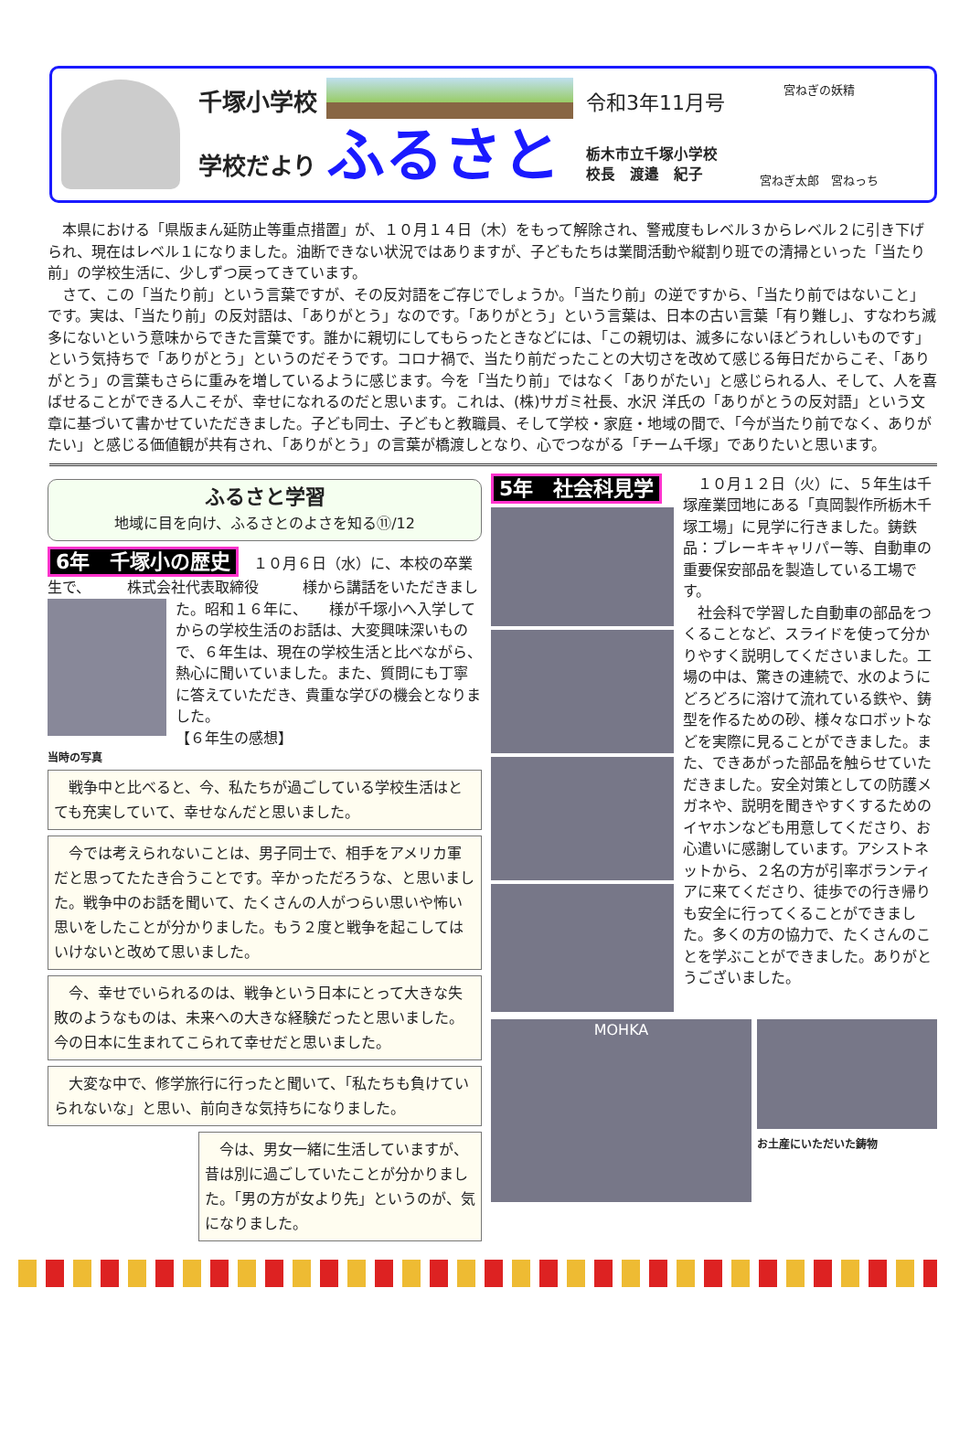千塚小学校
学校だより
ふるさと
令和3年11月号
栃木市立千塚小学校
校長　渡邉　紀子
宮ねぎの妖精
宮ねぎ太郎　宮ねっち
　本県における「県版まん延防止等重点措置」が、１０月１４日（木）をもって解除され、警戒度もレベル３からレベル２に引き下げられ、現在はレベル１になりました。油断できない状況ではありますが、子どもたちは業間活動や縦割り班での清掃といった「当たり前」の学校生活に、少しずつ戻ってきています。
　さて、この「当たり前」という言葉ですが、その反対語をご存じでしょうか。「当たり前」の逆ですから、「当たり前ではないこと」です。実は、「当たり前」の反対語は、「ありがとう」なのです。「ありがとう」という言葉は、日本の古い言葉「有り難し」、すなわち滅多にないという意味からできた言葉です。誰かに親切にしてもらったときなどには、「この親切は、滅多にないほどうれしいものです」という気持ちで「ありがとう」というのだそうです。コロナ禍で、当たり前だったことの大切さを改めて感じる毎日だからこそ、「ありがとう」の言葉もさらに重みを増しているように感じます。今を「当たり前」ではなく「ありがたい」と感じられる人、そして、人を喜ばせることができる人こそが、幸せになれるのだと思います。これは、(株)サガミ社長、水沢 洋氏の「ありがとうの反対語」という文章に基づいて書かせていただきました。子ども同士、子どもと教職員、そして学校・家庭・地域の間で、「今が当たり前でなく、ありがたい」と感じる価値観が共有され、「ありがとう」の言葉が橋渡しとなり、心でつながる「チーム千塚」でありたいと思います。
ふるさと学習
地域に目を向け、ふるさとのよさを知る⑪/12
6年　千塚小の歴史　１０月６日（水）に、本校の卒業生で、　　　株式会社代表取締役　　　様から講話をいただきました。
昭和１６年に、　　様が千塚小へ入学してからの学校生活のお話は、大変興味深いもので、６年生は、現在の学校生活と比べながら、熱心に聞いていました。また、質問にも丁寧に答えていただき、貴重な学びの機会となりました。
【６年生の感想】
当時の写真
　戦争中と比べると、今、私たちが過ごしている学校生活はとても充実していて、幸せなんだと思いました。
　今では考えられないことは、男子同士で、相手をアメリカ軍だと思ってたたき合うことです。辛かっただろうな、と思いました。戦争中のお話を聞いて、たくさんの人がつらい思いや怖い思いをしたことが分かりました。もう２度と戦争を起こしてはいけないと改めて思いました。
　今、幸せでいられるのは、戦争という日本にとって大きな失敗のようなものは、未来への大きな経験だったと思いました。今の日本に生まれてこられて幸せだと思いました。
　大変な中で、修学旅行に行ったと聞いて、「私たちも負けていられないな」と思い、前向きな気持ちになりました。
　今は、男女一緒に生活していますが、昔は別に過ごしていたことが分かりました。「男の方が女より先」というのが、気になりました。
5年　社会科見学
　１０月１２日（火）に、５年生は千塚産業団地にある「真岡製作所栃木千塚工場」に見学に行きました。鋳鉄品：ブレーキキャリパー等、自動車の重要保安部品を製造している工場です。
　社会科で学習した自動車の部品をつくることなど、スライドを使って分かりやすく説明してくださいました。工場の中は、驚きの連続で、水のようにどろどろに溶けて流れている鉄や、鋳型を作るための砂、様々なロボットなどを実際に見ることができました。また、できあがった部品を触らせていただきました。安全対策としての防護メガネや、説明を聞きやすくするためのイヤホンなども用意してくださり、お心遣いに感謝しています。アシストネットから、２名の方が引率ボランティアに来てくださり、徒歩での行き帰りも安全に行ってくることができました。多くの方の協力で、たくさんのことを学ぶことができました。ありがとうございました。
MOHKA
お土産にいただいた鋳物